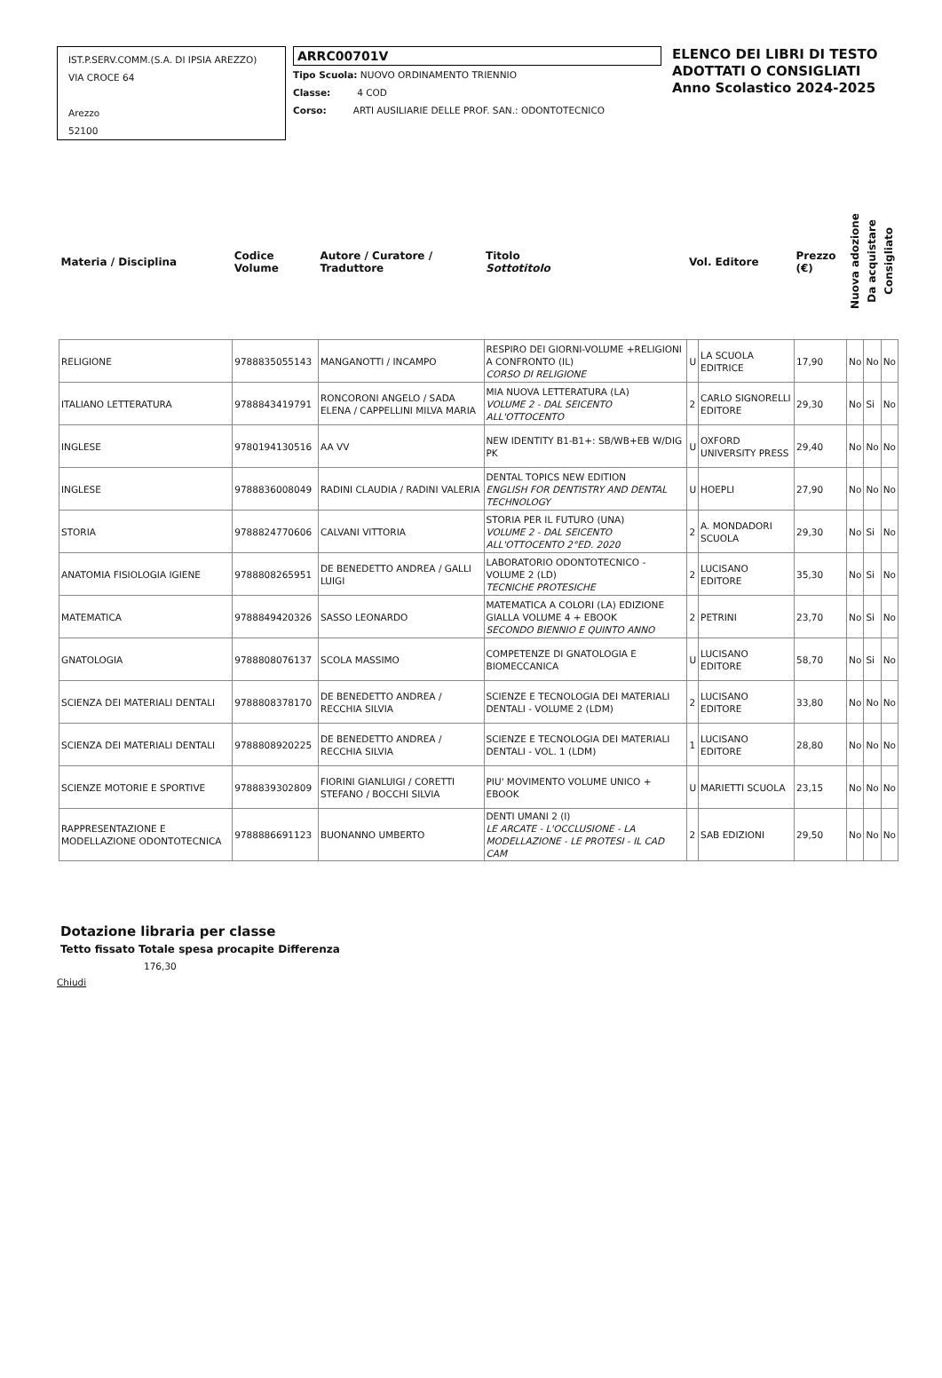IST.P.SERV.COMM.(S.A. DI IPSIA AREZZO)
VIA CROCE 64
Arezzo
52100
ARRC00701V
Tipo Scuola: NUOVO ORDINAMENTO TRIENNIO
Classe: 4 COD
Corso: ARTI AUSILIARIE DELLE PROF. SAN.: ODONTOTECNICO
ELENCO DEI LIBRI DI TESTO
ADOTTATI O CONSIGLIATI
Anno Scolastico 2024-2025
| Materia / Disciplina | Codice Volume | Autore / Curatore / Traduttore | Titolo Sottotitolo | Vol. Editore | | Prezzo (€) | Nuova adozione | Da acquistare | Consigliato |
| --- | --- | --- | --- | --- | --- | --- | --- | --- | --- |
| RELIGIONE | 9788835055143 | MANGANOTTI / INCAMPO | RESPIRO DEI GIORNI-VOLUME +RELIGIONI A CONFRONTO (IL) CORSO DI RELIGIONE | U | LA SCUOLA EDITRICE | 17,90 | No | No | No |
| ITALIANO LETTERATURA | 9788843419791 | RONCORONI ANGELO / SADA ELENA / CAPPELLINI MILVA MARIA | MIA NUOVA LETTERATURA (LA) VOLUME 2 - DAL SEICENTO ALL'OTTOCENTO | 2 | CARLO SIGNORELLI EDITORE | 29,30 | No | Si | No |
| INGLESE | 9780194130516 | AA VV | NEW IDENTITY B1-B1+: SB/WB+EB W/DIG PK | U | OXFORD UNIVERSITY PRESS | 29,40 | No | No | No |
| INGLESE | 9788836008049 | RADINI CLAUDIA / RADINI VALERIA | DENTAL TOPICS NEW EDITION ENGLISH FOR DENTISTRY AND DENTAL TECHNOLOGY | U | HOEPLI | 27,90 | No | No | No |
| STORIA | 9788824770606 | CALVANI VITTORIA | STORIA PER IL FUTURO (UNA) VOLUME 2 - DAL SEICENTO ALL'OTTOCENTO 2°ED. 2020 | 2 | A. MONDADORI SCUOLA | 29,30 | No | Si | No |
| ANATOMIA FISIOLOGIA IGIENE | 9788808265951 | DE BENEDETTO ANDREA / GALLI LUIGI | LABORATORIO ODONTOTECNICO - VOLUME 2 (LD) TECNICHE PROTESICHE | 2 | LUCISANO EDITORE | 35,30 | No | Si | No |
| MATEMATICA | 9788849420326 | SASSO LEONARDO | MATEMATICA A COLORI (LA) EDIZIONE GIALLA VOLUME 4 + EBOOK SECONDO BIENNIO E QUINTO ANNO | 2 | PETRINI | 23,70 | No | Si | No |
| GNATOLOGIA | 9788808076137 | SCOLA MASSIMO | COMPETENZE DI GNATOLOGIA E BIOMECCANICA | U | LUCISANO EDITORE | 58,70 | No | Si | No |
| SCIENZA DEI MATERIALI DENTALI | 9788808378170 | DE BENEDETTO ANDREA / RECCHIA SILVIA | SCIENZE E TECNOLOGIA DEI MATERIALI DENTALI - VOLUME 2 (LDM) | 2 | LUCISANO EDITORE | 33,80 | No | No | No |
| SCIENZA DEI MATERIALI DENTALI | 9788808920225 | DE BENEDETTO ANDREA / RECCHIA SILVIA | SCIENZE E TECNOLOGIA DEI MATERIALI DENTALI - VOL. 1 (LDM) | 1 | LUCISANO EDITORE | 28,80 | No | No | No |
| SCIENZE MOTORIE E SPORTIVE | 9788839302809 | FIORINI GIANLUIGI / CORETTI STEFANO / BOCCHI SILVIA | PIU' MOVIMENTO VOLUME UNICO + EBOOK | U | MARIETTI SCUOLA | 23,15 | No | No | No |
| RAPPRESENTAZIONE E MODELLAZIONE ODONTOTECNICA | 9788886691123 | BUONANNO UMBERTO | DENTI UMANI 2 (I) LE ARCATE - L'OCCLUSIONE - LA MODELLAZIONE - LE PROTESI - IL CAD CAM | 2 | SAB EDIZIONI | 29,50 | No | No | No |
Dotazione libraria per classe
Tetto fissato Totale spesa procapite Differenza
176,30
Chiudi